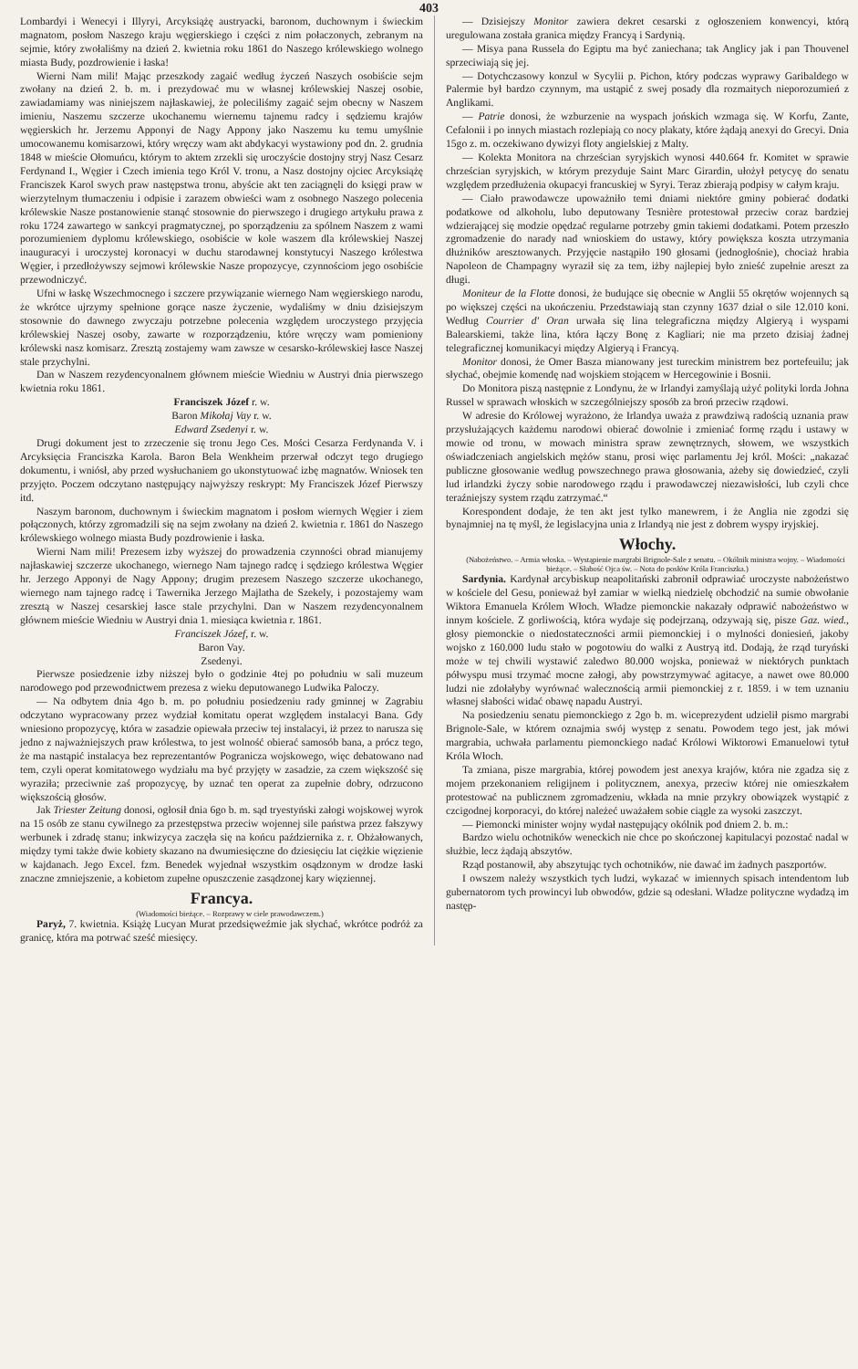403
Lombardyi i Wenecyi i Illyryi, Arcyksiążę austryacki, baronom, duchownym i świeckim magnatom, posłom Naszego kraju węgierskiego i części z nim połaczonych, zebranym na sejmie, który zwołaliśmy na dzień 2. kwietnia roku 1861 do Naszego królewskiego wolnego miasta Budy, pozdrowienie i łaska!
Wierni Nam mili! Mając przeszkody zagaić według życzeń Naszych osobiście sejm zwołany na dzień 2. b. m. i prezydować mu w własnej królewskiej Naszej osobie, zawiadamiamy was niniejszem najłaskawiej, że poleciliśmy zagaić sejm obecny w Naszem imieniu, Naszemu szczerze ukochanemu wiernemu tajnemu radcy i sędziemu krajów węgierskich hr. Jerzemu Apponyi de Nagy Appony jako Naszemu ku temu umyślnie umocowanemu komisarzowi, który wręczy wam akt abdykacyi wystawiony pod dn. 2. grudnia 1848 w mieście Ołomuńcu, którym to aktem zrzekli się uroczyście dostojny stryj Nasz Cesarz Ferdynand I., Węgier i Czech imienia tego Król V. tronu, a Nasz dostojny ojciec Arcyksiążę Franciszek Karol swych praw następstwa tronu, abyście akt ten zaciągnęli do księgi praw w wierzytelnym tłumaczeniu i odpisie i zarazem obwieści wam z osobnego Naszego polecenia królewskie Nasze postanowienie stanąć stosownie do pierwszego i drugiego artykułu prawa z roku 1724 zawartego w sankcyi pragmatycznej, po sporządzeniu za spólnem Naszem z wami porozumieniem dyplomu królewskiego, osobiście w kole waszem dla królewskiej Naszej inauguracyi i uroczystej koronacyi w duchu starodawnej konstytucyi Naszego królestwa Węgier, i przedłożywszy sejmowi królewskie Nasze propozycye, czynnościom jego osobiście przewodniczyć.
Ufni w łaskę Wszechmocnego i szczere przywiązanie wiernego Nam węgierskiego narodu, że wkrótce ujrzymy spełnione gorące nasze życzenie, wydaliśmy w dniu dzisiejszym stosownie do dawnego zwyczaju potrzebne polecenia względem uroczystego przyjęcia królewskiej Naszej osoby, zawarte w rozporządzeniu, które wręczy wam pomieniony królewski nasz komisarz. Zresztą zostajemy wam zawsze w cesarsko-królewskiej łasce Naszej stale przychylni.
Dan w Naszem rezydencyonalnem głównem mieście Wiedniu w Austryi dnia pierwszego kwietnia roku 1861.
Franciszek Józef r. w.
Baron Mikołaj Vay r. w.
Edward Zsedenyi r. w.
Drugi dokument jest to zrzeczenie się tronu Jego Ces. Mości Cesarza Ferdynanda V. i Arcyksięcia Franciszka Karola. Baron Bela Wenkheim przerwał odczyt tego drugiego dokumentu, i wniósł, aby przed wysłuchaniem go ukonstytuować izbę magnatów. Wniosek ten przyjęto. Poczem odczytano następujący najwyższy reskrypt: My Franciszek Józef Pierwszy itd.
Naszym baronom, duchownym i świeckim magnatom i posłom wiernych Węgier i ziem połączonych, którzy zgromadzili się na sejm zwołany na dzień 2. kwietnia r. 1861 do Naszego królewskiego wolnego miasta Budy pozdrowienie i łaska.
Wierni Nam mili! Prezesem izby wyższej do prowadzenia czynności obrad mianujemy najłaskawiej szczerze ukochanego, wiernego Nam tajnego radcę i sędziego królestwa Węgier hr. Jerzego Apponyi de Nagy Appony; drugim prezesem Naszego szczerze ukochanego, wiernego nam tajnego radcę i Tawernika Jerzego Majlatha de Szekely, i pozostajemy wam zresztą w Naszej cesarskiej łasce stale przychylni. Dan w Naszem rezydencyonalnem głównem mieście Wiedniu w Austryi dnia 1. miesiąca kwietnia r. 1861.
Franciszek Józef, r. w.
Baron Vay.
Zsedenyi.
Pierwsze posiedzenie izby niższej było o godzinie 4tej po południu w sali muzeum narodowego pod przewodnictwem prezesa z wieku deputowanego Ludwika Paloczy.
— Na odbytem dnia 4go b. m. po południu posiedzeniu rady gminnej w Zagrabiu odczytano wypracowany przez wydział komitatu operat względem instalacyi Bana. Gdy wniesiono propozycyę, która w zasadzie opiewała przeciw tej instalacyi, iż przez to narusza się jedno z najważniejszych praw królestwa, to jest wolność obierać samosób bana, a prócz tego, że ma nastąpić instalacya bez reprezentantów Pogranicza wojskowego, więc debatowano nad tem, czyli operat komitatowego wydziału ma być przyjęty w zasadzie, za czem większość się wyraziła; przeciwnie zaś propozycyę, by uznać ten operat za zupełnie dobry, odrzucono większością głosów.
Jak Triester Zeitung donosi, ogłosił dnia 6go b. m. sąd tryestyński załogi wojskowej wyrok na 15 osób ze stanu cywilnego za przestępstwa przeciw wojennej sile państwa przez fałszywy werbunek i zdradę stanu; inkwizycya zaczęła się na końcu października z. r. Obżałowanych, między tymi także dwie kobiety skazano na dwumiesięczne do dziesięciu lat ciężkie więzienie w kajdanach. Jego Excel. fzm. Benedek wyjednał wszystkim osądzonym w drodze łaski znaczne zmniejszenie, a kobietom zupełne opuszczenie zasądzonej kary więziennej.
Francya.
(Wiadomości bieżące. – Rozprawy w ciele prawodawczem.)
Paryż, 7. kwietnia. Książę Lucyan Murat przedsięweźmie jak słychać, wkrótce podróż za granicę, która ma potrwać sześć miesięcy.
— Dzisiejszy Monitor zawiera dekret cesarski z ogłoszeniem konwencyi, którą uregulowana została granica między Francyą i Sardynią.
— Misya pana Russela do Egiptu ma być zaniechana; tak Anglicy jak i pan Thouvenel sprzeciwiają się jej.
— Dotychczasowy konzul w Sycylii p. Pichon, który podczas wyprawy Garibaldego w Palermie był bardzo czynnym, ma ustąpić z swej posady dla rozmaitych nieporozumień z Anglikami.
— Patrie donosi, że wzburzenie na wyspach jońskich wzmaga się. W Korfu, Zante, Cefalonii i po innych miastach rozlepiają co nocy plakaty, które żądają anexyi do Grecyi. Dnia 15go z. m. oczekiwano dywizyi floty angielskiej z Malty.
— Kolekta Monitora na chrześcian syryjskich wynosi 440.664 fr. Komitet w sprawie chrześcian syryjskich, w którym prezyduje Saint Marc Girardin, ułożył petycyę do senatu względem przedłużenia okupacyi francuskiej w Syryi. Teraz zbierają podpisy w całym kraju.
— Ciało prawodawcze upoważniło temi dniami niektóre gminy pobierać dodatki podatkowe od alkoholu, lubo deputowany Tesnière protestował przeciw coraz bardziej wdzierającej się modzie opędzać regularne potrzeby gmin takiemi dodatkami. Potem przeszło zgromadzenie do narady nad wnioskiem do ustawy, który powiększa koszta utrzymania dłużników aresztowanych. Przyjęcie nastąpiło 190 głosami (jednogłośnie), chociaż hrabia Napoleon de Champagny wyraził się za tem, iżby najlepiej było znieść zupełnie areszt za długi.
Moniteur de la Flotte donosi, że budujące się obecnie w Anglii 55 okrętów wojennych są po większej części na ukończeniu. Przedstawiają stan czynny 1637 dział o sile 12.010 koni. Według Courrier d' Oran urwała się lina telegraficzna między Algieryą i wyspami Balearskiemi, także lina, która łączy Bonę z Kagliari; nie ma przeto dzisiaj żadnej telegraficznej komunikacyi między Algieryą i Francyą.
Monitor donosi, że Omer Basza mianowany jest tureckim ministrem bez portefeuilu; jak słychać, obejmie komendę nad wojskiem stojącem w Hercegowinie i Bosnii.
Do Monitora piszą następnie z Londynu, że w Irlandyi zamyślają użyć polityki lorda Johna Russel w sprawach włoskich w szczególniejszy sposób za broń przeciw rządowi.
W adresie do Królowej wyrażono, że Irlandya uważa z prawdziwą radością uznania praw przysłużających każdemu narodowi obierać dowolnie i zmieniać formę rządu i ustawy w mowie od tronu, w mowach ministra spraw zewnętrznych, słowem, we wszystkich oświadczeniach angielskich mężów stanu, prosi więc parlamentu Jej król. Mości: „nakazać publiczne głosowanie według powszechnego prawa głosowania, ażeby się dowiedzieć, czyli lud irlandzki życzy sobie narodowego rządu i prawodawczej niezawisłości, lub czyli chce teraźniejszy system rządu zatrzymać.“
Korespondent dodaje, że ten akt jest tylko manewrem, i że Anglia nie zgodzi się bynajmniej na tę myśl, że legislacyjna unia z Irlandyą nie jest z dobrem wyspy iryjskiej.
Włochy.
(Nabożeństwo. – Armia włoska. – Wystąpienie margrabi Brignole-Sale z senatu. – Okólnik ministra wojny. – Wiadomości bieżące. – Słabość Ojca św. – Nota do posłów Króla Franciszka.)
Sardynia. Kardynał arcybiskup neapolitański zabronił odprawiać uroczyste nabożeństwo w kościele del Gesu, ponieważ był zamiar w wielką niedzielę obchodzić na sumie obwołanie Wiktora Emanuela Królem Włoch. Władze piemonckie nakazały odprawić nabożeństwo w innym kościele. Z gorliwością, która wydaje się podejrzaną, odzywają się, pisze Gaz. wied., głosy piemonckie o niedostateczności armii piemonckiej i o mylności doniesień, jakoby wojsko z 160.000 ludu stało w pogotowiu do walki z Austryą itd. Dodają, że rząd turyński może w tej chwili wystawić zaledwo 80.000 wojska, ponieważ w niektórych punktach półwyspu musi trzymać mocne załogi, aby powstrzymywać agitacye, a nawet owe 80.000 ludzi nie zdołałyby wyrównać walecznością armii piemonckiej z r. 1859. i w tem uznaniu własnej słabości widać obawę napadu Austryi.
Na posiedzeniu senatu piemonckiego z 2go b. m. wiceprezydent udzielił pismo margrabi Brignole-Sale, w którem oznajmia swój występ z senatu. Powodem tego jest, jak mówi margrabia, uchwała parlamentu piemonckiego nadać Królowi Wiktorowi Emanuelowi tytuł Króla Włoch.
Ta zmiana, pisze margrabia, której powodem jest anexya krajów, która nie zgadza się z mojem przekonaniem religijnem i politycznem, anexya, przeciw której nie omieszkałem protestować na publicznem zgromadzeniu, wkłada na mnie przykry obowiązek wystąpić z czcigodnej korporacyi, do której należeć uważałem sobie ciągle za wysoki zaszczyt.
— Piemoncki minister wojny wydał następujący okólnik pod dniem 2. b. m.:
Bardzo wielu ochotników weneckich nie chce po skończonej kapitulacyi pozostać nadal w służbie, lecz żądają abszytów.
Rząd postanowił, aby abszytując tych ochotników, nie dawać im żadnych paszportów.
I owszem należy wszystkich tych ludzi, wykazać w imiennych spisach intendentom lub gubernatorom tych prowincyi lub obwodów, gdzie są odesłani. Władze polityczne wydadzą im następ-